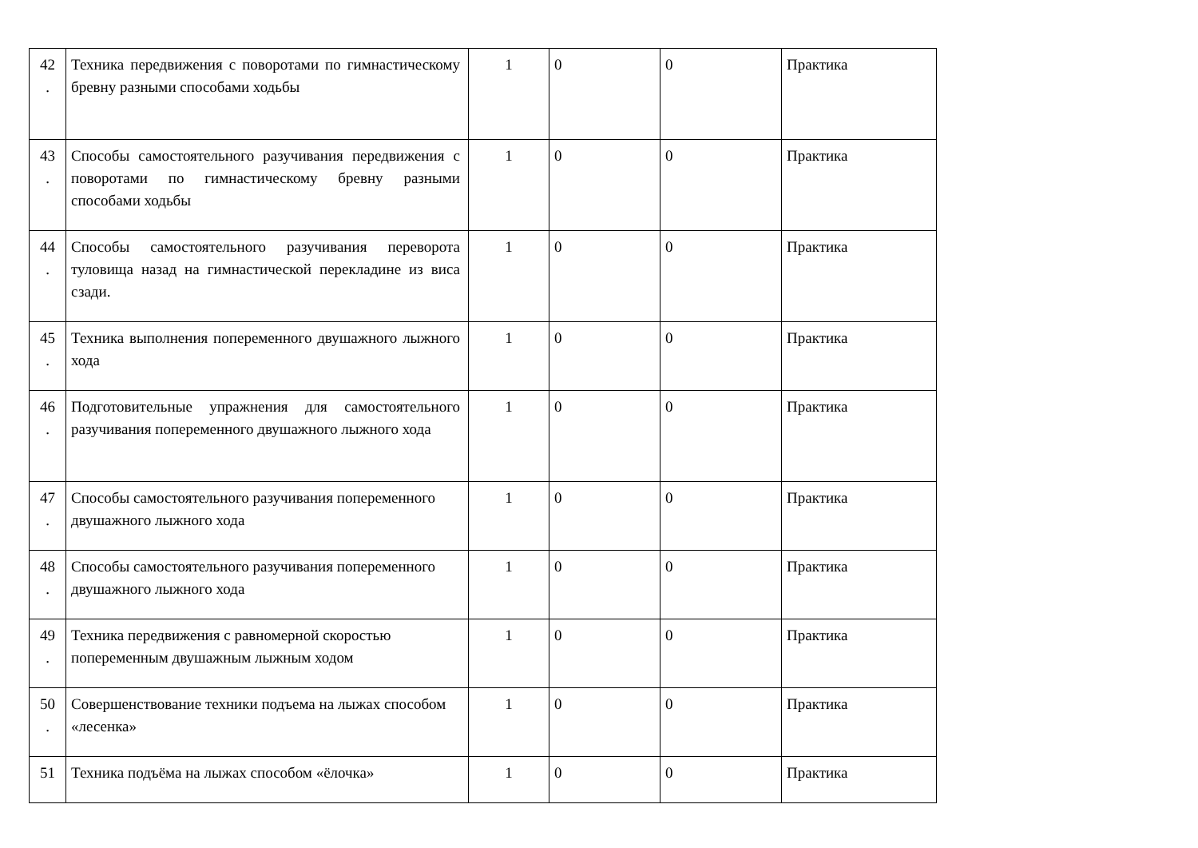| 42 . | Техника передвижения с поворотами по гимнастическому бревну разными способами ходьбы | 1 | 0 | 0 | Практика |
| 43 . | Способы самостоятельного разучивания передвижения с поворотами по гимнастическому бревну разными способами ходьбы | 1 | 0 | 0 | Практика |
| 44 . | Способы самостоятельного разучивания переворота туловища назад на гимнастической перекладине из виса сзади. | 1 | 0 | 0 | Практика |
| 45 . | Техника выполнения попеременного двушажного лыжного хода | 1 | 0 | 0 | Практика |
| 46 . | Подготовительные упражнения для самостоятельного разучивания попеременного двушажного лыжного хода | 1 | 0 | 0 | Практика |
| 47 . | Способы самостоятельного разучивания попеременного двушажного лыжного хода | 1 | 0 | 0 | Практика |
| 48 . | Способы самостоятельного разучивания попеременного двушажного лыжного хода | 1 | 0 | 0 | Практика |
| 49 . | Техника передвижения с равномерной скоростью попеременным двушажным лыжным ходом | 1 | 0 | 0 | Практика |
| 50 . | Совершенствование техники подъема на лыжах способом «лесенка» | 1 | 0 | 0 | Практика |
| 51 | Техника подъёма на лыжах способом «ёлочка» | 1 | 0 | 0 | Практика |